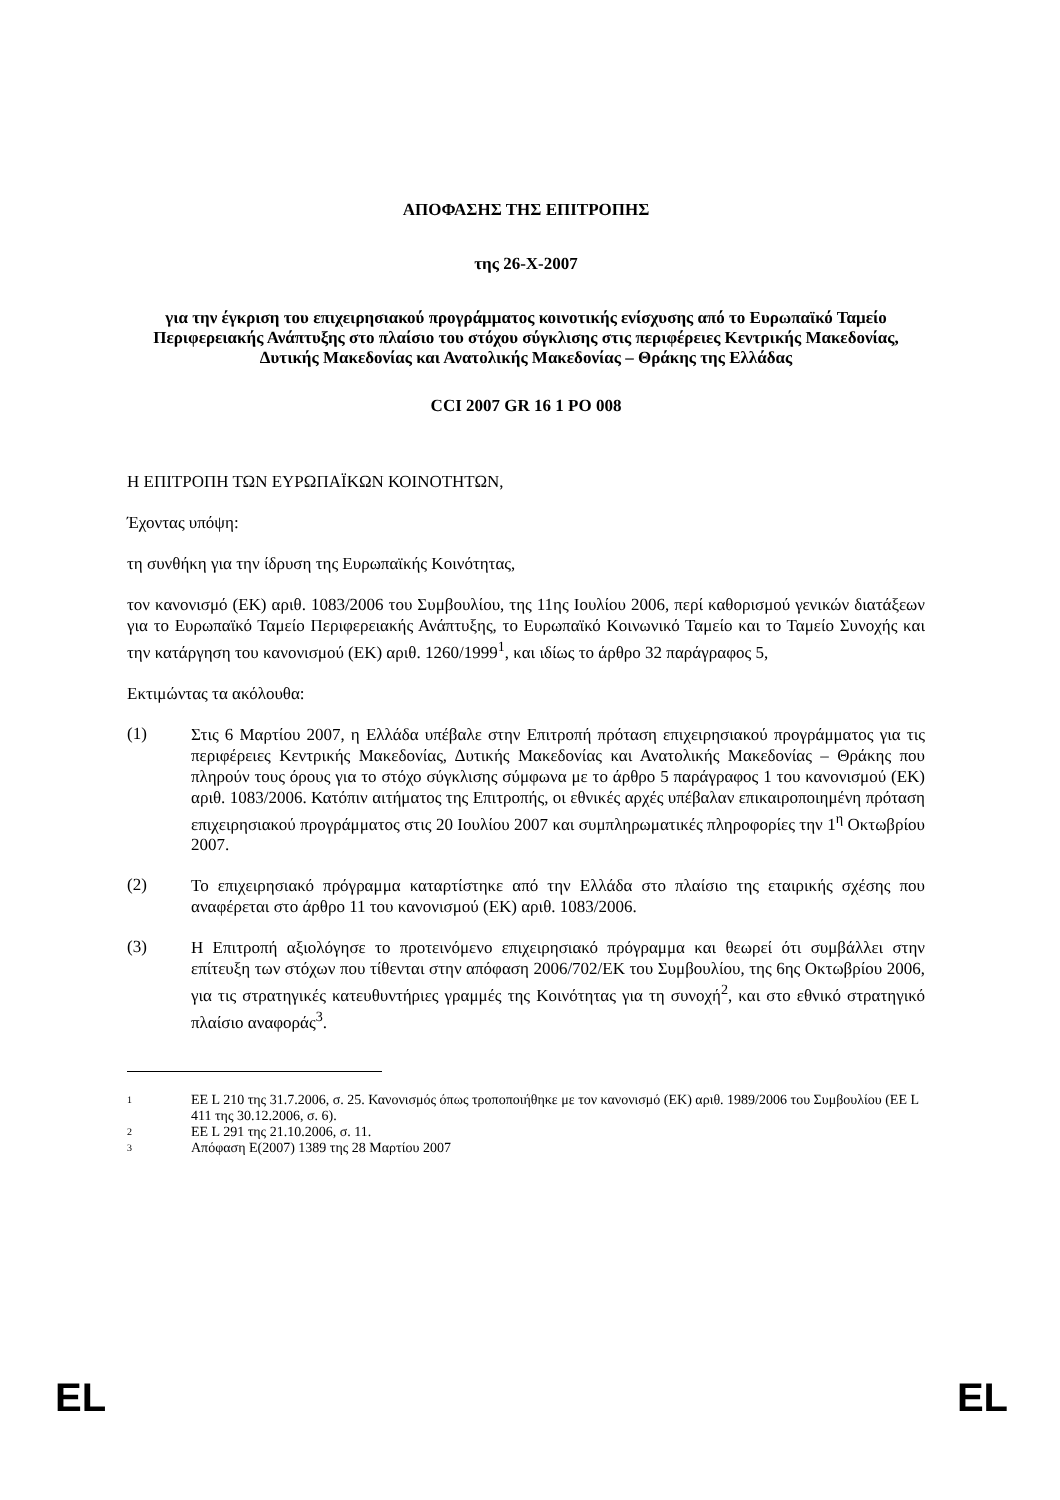ΑΠΟΦΑΣΗΣ ΤΗΣ ΕΠΙΤΡΟΠΗΣ
της 26-X-2007
για την έγκριση του επιχειρησιακού προγράμματος κοινοτικής ενίσχυσης από το Ευρωπαϊκό Ταμείο Περιφερειακής Ανάπτυξης στο πλαίσιο του στόχου σύγκλισης στις περιφέρειες Κεντρικής Μακεδονίας, Δυτικής Μακεδονίας και Ανατολικής Μακεδονίας – Θράκης της Ελλάδας
CCI 2007 GR 16 1 PO 008
Η ΕΠΙΤΡΟΠΗ ΤΩΝ ΕΥΡΩΠΑΪΚΩΝ ΚΟΙΝΟΤΗΤΩΝ,
Έχοντας υπόψη:
τη συνθήκη για την ίδρυση της Ευρωπαϊκής Κοινότητας,
τον κανονισμό (ΕΚ) αριθ. 1083/2006 του Συμβουλίου, της 11ης Ιουλίου 2006, περί καθορισμού γενικών διατάξεων για το Ευρωπαϊκό Ταμείο Περιφερειακής Ανάπτυξης, το Ευρωπαϊκό Κοινωνικό Ταμείο και το Ταμείο Συνοχής και την κατάργηση του κανονισμού (ΕΚ) αριθ. 1260/1999<sup>1</sup>, και ιδίως το άρθρο 32 παράγραφος 5,
Εκτιμώντας τα ακόλουθα:
(1)
Στις 6 Μαρτίου 2007, η Ελλάδα υπέβαλε στην Επιτροπή πρόταση επιχειρησιακού προγράμματος για τις περιφέρειες Κεντρικής Μακεδονίας, Δυτικής Μακεδονίας και Ανατολικής Μακεδονίας – Θράκης που πληρούν τους όρους για το στόχο σύγκλισης σύμφωνα με το άρθρο 5 παράγραφος 1 του κανονισμού (ΕΚ) αριθ. 1083/2006. Κατόπιν αιτήματος της Επιτροπής, οι εθνικές αρχές υπέβαλαν επικαιροποιημένη πρόταση επιχειρησιακού προγράμματος στις 20 Ιουλίου 2007 και συμπληρωματικές πληροφορίες την 1<sup>η</sup> Οκτωβρίου 2007.
(2)
Το επιχειρησιακό πρόγραμμα καταρτίστηκε από την Ελλάδα στο πλαίσιο της εταιρικής σχέσης που αναφέρεται στο άρθρο 11 του κανονισμού (ΕΚ) αριθ. 1083/2006.
(3)
Η Επιτροπή αξιολόγησε το προτεινόμενο επιχειρησιακό πρόγραμμα και θεωρεί ότι συμβάλλει στην επίτευξη των στόχων που τίθενται στην απόφαση 2006/702/ΕΚ του Συμβουλίου, της 6ης Οκτωβρίου 2006, για τις στρατηγικές κατευθυντήριες γραμμές της Κοινότητας για τη συνοχή<sup>2</sup>, και στο εθνικό στρατηγικό πλαίσιο αναφοράς<sup>3</sup>.
1
ΕΕ L 210 της 31.7.2006, σ. 25. Κανονισμός όπως τροποποιήθηκε με τον κανονισμό (ΕΚ) αριθ. 1989/2006 του Συμβουλίου (ΕΕ L 411 της 30.12.2006, σ. 6).
2
ΕΕ L 291 της 21.10.2006, σ. 11.
3
Απόφαση Ε(2007) 1389 της 28 Μαρτίου 2007
EL EL